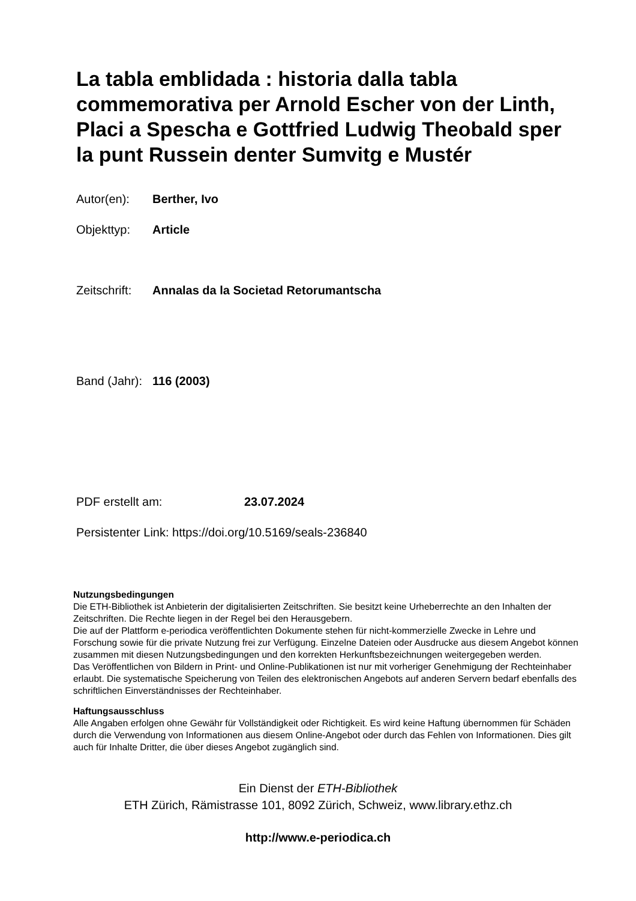La tabla emblidada : historia dalla tabla commemorativa per Arnold Escher von der Linth, Placi a Spescha e Gottfried Ludwig Theobald sper la punt Russein denter Sumvitg e Mustér
Autor(en): Berther, Ivo
Objekttyp: Article
Zeitschrift: Annalas da la Societad Retorumantscha
Band (Jahr): 116 (2003)
PDF erstellt am: 23.07.2024
Persistenter Link: https://doi.org/10.5169/seals-236840
Nutzungsbedingungen
Die ETH-Bibliothek ist Anbieterin der digitalisierten Zeitschriften. Sie besitzt keine Urheberrechte an den Inhalten der Zeitschriften. Die Rechte liegen in der Regel bei den Herausgebern.
Die auf der Plattform e-periodica veröffentlichten Dokumente stehen für nicht-kommerzielle Zwecke in Lehre und Forschung sowie für die private Nutzung frei zur Verfügung. Einzelne Dateien oder Ausdrucke aus diesem Angebot können zusammen mit diesen Nutzungsbedingungen und den korrekten Herkunftsbezeichnungen weitergegeben werden.
Das Veröffentlichen von Bildern in Print- und Online-Publikationen ist nur mit vorheriger Genehmigung der Rechteinhaber erlaubt. Die systematische Speicherung von Teilen des elektronischen Angebots auf anderen Servern bedarf ebenfalls des schriftlichen Einverständnisses der Rechteinhaber.
Haftungsausschluss
Alle Angaben erfolgen ohne Gewähr für Vollständigkeit oder Richtigkeit. Es wird keine Haftung übernommen für Schäden durch die Verwendung von Informationen aus diesem Online-Angebot oder durch das Fehlen von Informationen. Dies gilt auch für Inhalte Dritter, die über dieses Angebot zugänglich sind.
Ein Dienst der ETH-Bibliothek
ETH Zürich, Rämistrasse 101, 8092 Zürich, Schweiz, www.library.ethz.ch
http://www.e-periodica.ch